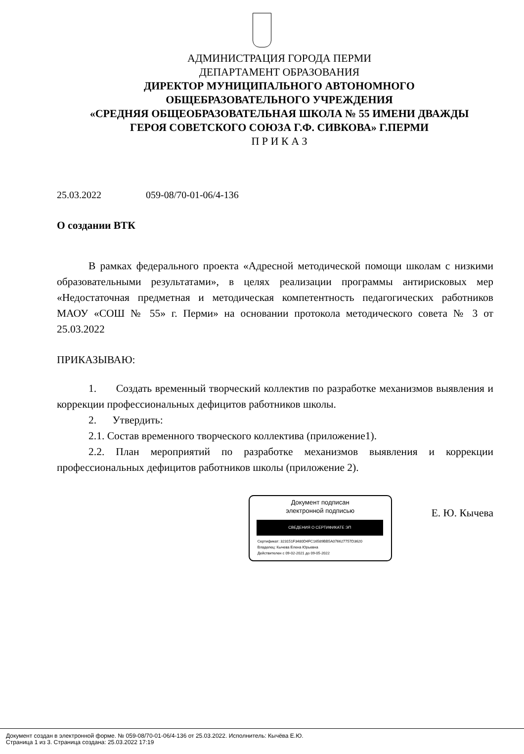АДМИНИСТРАЦИЯ ГОРОДА ПЕРМИ
ДЕПАРТАМЕНТ ОБРАЗОВАНИЯ
ДИРЕКТОР МУНИЦИПАЛЬНОГО АВТОНОМНОГО
ОБЩЕБРАЗОВАТЕЛЬНОГО УЧРЕЖДЕНИЯ
«СРЕДНЯЯ ОБЩЕОБРАЗОВАТЕЛЬНАЯ ШКОЛА № 55 ИМЕНИ ДВАЖДЫ
ГЕРОЯ СОВЕТСКОГО СОЮЗА Г.Ф. СИВКОВА» Г.ПЕРМИ
П Р И К А З
25.03.2022 059-08/70-01-06/4-136
О создании ВТК
В рамках федерального проекта «Адресной методической помощи школам с низкими образовательными результатами», в целях реализации программы антирисковых мер «Недостаточная предметная и методическая компетентность педагогических работников МАОУ «СОШ № 55» г. Перми» на основании протокола методического совета № 3 от 25.03.2022
ПРИКАЗЫВАЮ:
1. Создать временный творческий коллектив по разработке механизмов выявления и коррекции профессиональных дефицитов работников школы.
2. Утвердить:
2.1. Состав временного творческого коллектива (приложение1).
2.2. План мероприятий по разработке механизмов выявления и коррекции профессиональных дефицитов работников школы (приложение 2).
Документ подписан
электронной подписью
СВЕДЕНИЯ О СЕРТИФИКАТЕ ЭП
Сертификат: 323151F3480D4FC16589BB5A076627757D3620
Владелец: Кычева Елена Юрьевна
Действителен с 09-02-2021 до 09-05-2022
Е. Ю. Кычева
Документ создан в электронной форме. № 059-08/70-01-06/4-136 от 25.03.2022. Исполнитель: Кычёва Е.Ю.
Страница 1 из 3. Страница создана: 25.03.2022 17:19